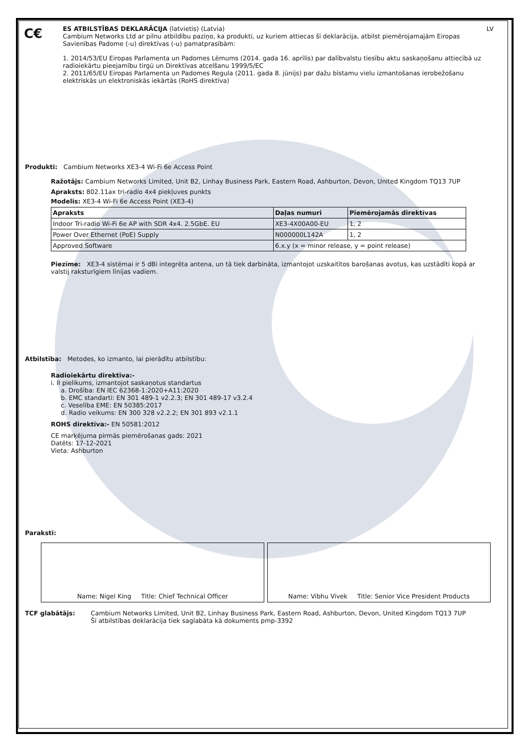C€
ES ATBILSTĪBAS DEKLARĀCIJA (latvietis) (Latvia) LV
Cambium Networks Ltd ar pilnu atbildību paziņo, ka produkti, uz kuriem attiecas šī deklarācija, atbilst piemērojamajām Eiropas Savienības Padome (-u) direktīvas (-u) pamatprasībām:
1. 2014/53/EU Eiropas Parlamenta un Padomes Lēmums (2014. gada 16. aprīlis) par dalībvalstu tiesību aktu saskaņošanu attiecībā uz radioiekārtu pieejamību tirgū un Direktīvas atcelšanu 1999/5/EC
2. 2011/65/EU Eiropas Parlamenta un Padomes Regula (2011. gada 8. jūnijs) par dažu bīstamu vielu izmantošanas ierobežošanu elektriskās un elektroniskās iekārtās (RoHS direktīva)
Produkti: Cambium Networks XE3-4 Wi-Fi 6e Access Point
Ražotājs: Cambium Networks Limited, Unit B2, Linhay Business Park, Eastern Road, Ashburton, Devon, United Kingdom TQ13 7UP
Apraksts: 802.11ax tri-radio 4x4 piekļuves punkts
Modelis: XE3-4 Wi-Fi 6e Access Point (XE3-4)
| Apraksts | Daļas numuri | Piemērojamās direktīvas |
| --- | --- | --- |
| Indoor Tri-radio Wi-Fi 6e AP with SDR 4x4. 2.5GbE. EU | XE3-4X00A00-EU | 1, 2 |
| Power Over Ethernet (PoE) Supply | N000000L142A | 1, 2 |
| Approved Software | 6.x.y (x = minor release, y = point release) | |
Piezīme: XE3-4 sistēmai ir 5 dBi integrēta antena, un tā tiek darbināta, izmantojot uzskaitītos barošanas avotus, kas uzstādīti kopā ar valstij raksturīgiem līnijas vadiem.
Atbilstība: Metodes, ko izmanto, lai pierādītu atbilstību:
Radioiekārtu direktīva:-
i. II pielikums, izmantojot saskaņotus standartus
a. Drošība: EN IEC 62368-1:2020+A11:2020
b. EMC standarti: EN 301 489-1 v2.2.3; EN 301 489-17 v3.2.4
c. Veselība EME: EN 50385:2017
d. Radio veikums: EN 300 328 v2.2.2; EN 301 893 v2.1.1
ROHS direktīva:- EN 50581:2012
CE marķējuma pirmās piemērošanas gads: 2021
Datēts: 17-12-2021
Vieta: Ashburton
Paraksti:
Name: Nigel King Title: Chief Technical Officer Name: Vibhu Vivek Title: Senior Vice President Products
TCF glabātājs: Cambium Networks Limited, Unit B2, Linhay Business Park, Eastern Road, Ashburton, Devon, United Kingdom TQ13 7UP
Šī atbilstības deklarācija tiek saglabāta kā dokuments pmp-3392